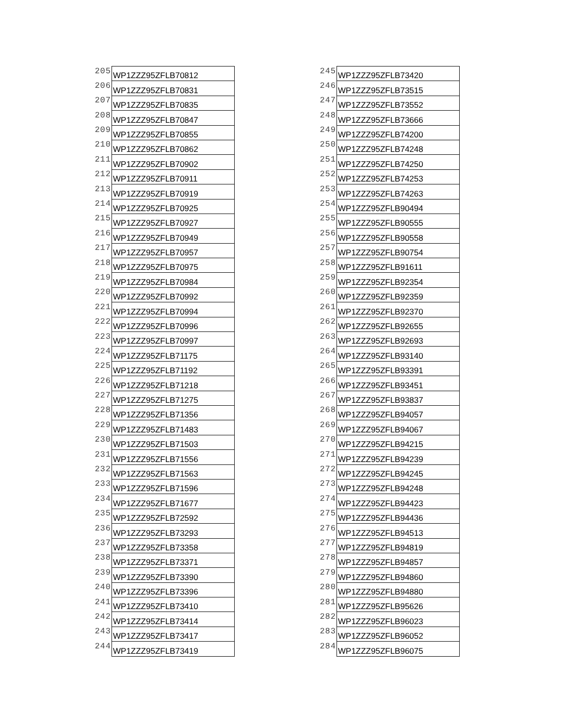| 205 | WP1ZZZ95ZFLB70812 |
| 206 | WP1ZZZ95ZFLB70831 |
| 207 | WP1ZZZ95ZFLB70835 |
| 208 | WP1ZZZ95ZFLB70847 |
| 209 | WP1ZZZ95ZFLB70855 |
| 210 | WP1ZZZ95ZFLB70862 |
| 211 | WP1ZZZ95ZFLB70902 |
| 212 | WP1ZZZ95ZFLB70911 |
| 213 | WP1ZZZ95ZFLB70919 |
| 214 | WP1ZZZ95ZFLB70925 |
| 215 | WP1ZZZ95ZFLB70927 |
| 216 | WP1ZZZ95ZFLB70949 |
| 217 | WP1ZZZ95ZFLB70957 |
| 218 | WP1ZZZ95ZFLB70975 |
| 219 | WP1ZZZ95ZFLB70984 |
| 220 | WP1ZZZ95ZFLB70992 |
| 221 | WP1ZZZ95ZFLB70994 |
| 222 | WP1ZZZ95ZFLB70996 |
| 223 | WP1ZZZ95ZFLB70997 |
| 224 | WP1ZZZ95ZFLB71175 |
| 225 | WP1ZZZ95ZFLB71192 |
| 226 | WP1ZZZ95ZFLB71218 |
| 227 | WP1ZZZ95ZFLB71275 |
| 228 | WP1ZZZ95ZFLB71356 |
| 229 | WP1ZZZ95ZFLB71483 |
| 230 | WP1ZZZ95ZFLB71503 |
| 231 | WP1ZZZ95ZFLB71556 |
| 232 | WP1ZZZ95ZFLB71563 |
| 233 | WP1ZZZ95ZFLB71596 |
| 234 | WP1ZZZ95ZFLB71677 |
| 235 | WP1ZZZ95ZFLB72592 |
| 236 | WP1ZZZ95ZFLB73293 |
| 237 | WP1ZZZ95ZFLB73358 |
| 238 | WP1ZZZ95ZFLB73371 |
| 239 | WP1ZZZ95ZFLB73390 |
| 240 | WP1ZZZ95ZFLB73396 |
| 241 | WP1ZZZ95ZFLB73410 |
| 242 | WP1ZZZ95ZFLB73414 |
| 243 | WP1ZZZ95ZFLB73417 |
| 244 | WP1ZZZ95ZFLB73419 |
| 245 | WP1ZZZ95ZFLB73420 |
| 246 | WP1ZZZ95ZFLB73515 |
| 247 | WP1ZZZ95ZFLB73552 |
| 248 | WP1ZZZ95ZFLB73666 |
| 249 | WP1ZZZ95ZFLB74200 |
| 250 | WP1ZZZ95ZFLB74248 |
| 251 | WP1ZZZ95ZFLB74250 |
| 252 | WP1ZZZ95ZFLB74253 |
| 253 | WP1ZZZ95ZFLB74263 |
| 254 | WP1ZZZ95ZFLB90494 |
| 255 | WP1ZZZ95ZFLB90555 |
| 256 | WP1ZZZ95ZFLB90558 |
| 257 | WP1ZZZ95ZFLB90754 |
| 258 | WP1ZZZ95ZFLB91611 |
| 259 | WP1ZZZ95ZFLB92354 |
| 260 | WP1ZZZ95ZFLB92359 |
| 261 | WP1ZZZ95ZFLB92370 |
| 262 | WP1ZZZ95ZFLB92655 |
| 263 | WP1ZZZ95ZFLB92693 |
| 264 | WP1ZZZ95ZFLB93140 |
| 265 | WP1ZZZ95ZFLB93391 |
| 266 | WP1ZZZ95ZFLB93451 |
| 267 | WP1ZZZ95ZFLB93837 |
| 268 | WP1ZZZ95ZFLB94057 |
| 269 | WP1ZZZ95ZFLB94067 |
| 270 | WP1ZZZ95ZFLB94215 |
| 271 | WP1ZZZ95ZFLB94239 |
| 272 | WP1ZZZ95ZFLB94245 |
| 273 | WP1ZZZ95ZFLB94248 |
| 274 | WP1ZZZ95ZFLB94423 |
| 275 | WP1ZZZ95ZFLB94436 |
| 276 | WP1ZZZ95ZFLB94513 |
| 277 | WP1ZZZ95ZFLB94819 |
| 278 | WP1ZZZ95ZFLB94857 |
| 279 | WP1ZZZ95ZFLB94860 |
| 280 | WP1ZZZ95ZFLB94880 |
| 281 | WP1ZZZ95ZFLB95626 |
| 282 | WP1ZZZ95ZFLB96023 |
| 283 | WP1ZZZ95ZFLB96052 |
| 284 | WP1ZZZ95ZFLB96075 |